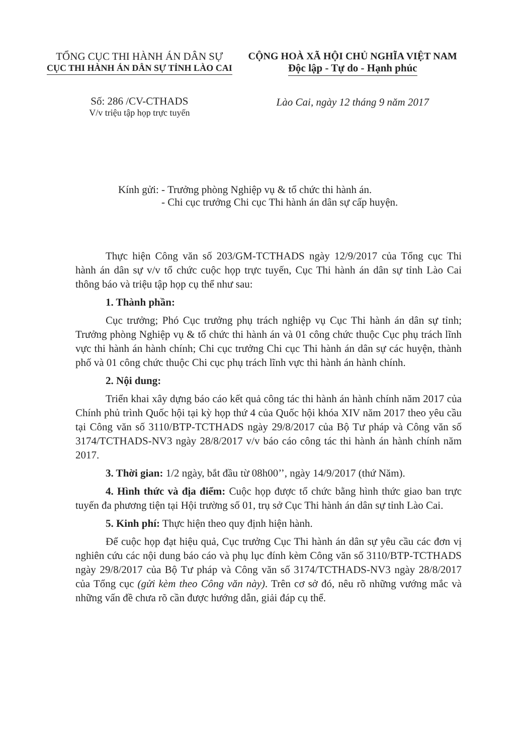TỔNG CỤC THI HÀNH ÁN DÂN SỰ
CỤC THI HÀNH ÁN DÂN SỰ TỈNH LÀO CAI
Số: 286 /CV-CTHADS
V/v triệu tập họp trực tuyến
CỘNG HOÀ XÃ HỘI CHỦ NGHĨA VIỆT NAM
Độc lập - Tự do - Hạnh phúc
Lào Cai, ngày 12 tháng 9 năm 2017
Kính gửi: - Trưởng phòng Nghiệp vụ & tổ chức thi hành án.
- Chi cục trưởng Chi cục Thi hành án dân sự cấp huyện.
Thực hiện Công văn số 203/GM-TCTHADS ngày 12/9/2017 của Tổng cục Thi hành án dân sự v/v tổ chức cuộc họp trực tuyến, Cục Thi hành án dân sự tỉnh Lào Cai thông báo và triệu tập họp cụ thể như sau:
1. Thành phần:
Cục trưởng; Phó Cục trưởng phụ trách nghiệp vụ Cục Thi hành án dân sự tỉnh; Trưởng phòng Nghiệp vụ & tổ chức thi hành án và 01 công chức thuộc Cục phụ trách lĩnh vực thi hành án hành chính; Chi cục trưởng Chi cục Thi hành án dân sự các huyện, thành phố và 01 công chức thuộc Chi cục phụ trách lĩnh vực thi hành án hành chính.
2. Nội dung:
Triển khai xây dựng báo cáo kết quả công tác thi hành án hành chính năm 2017 của Chính phủ trình Quốc hội tại kỳ họp thứ 4 của Quốc hội khóa XIV năm 2017 theo yêu cầu tại Công văn số 3110/BTP-TCTHADS ngày 29/8/2017 của Bộ Tư pháp và Công văn số 3174/TCTHADS-NV3 ngày 28/8/2017 v/v báo cáo công tác thi hành án hành chính năm 2017.
3. Thời gian: 1/2 ngày, bắt đầu từ 08h00’’, ngày 14/9/2017 (thứ Năm).
4. Hình thức và địa điểm: Cuộc họp được tổ chức bằng hình thức giao ban trực tuyến đa phương tiện tại Hội trường số 01, trụ sở Cục Thi hành án dân sự tỉnh Lào Cai.
5. Kinh phí: Thực hiện theo quy định hiện hành.
Để cuộc họp đạt hiệu quả, Cục trưởng Cục Thi hành án dân sự yêu cầu các đơn vị nghiên cứu các nội dung báo cáo và phụ lục đính kèm Công văn số 3110/BTP-TCTHADS ngày 29/8/2017 của Bộ Tư pháp và Công văn số 3174/TCTHADS-NV3 ngày 28/8/2017 của Tổng cục (gửi kèm theo Công văn này). Trên cơ sở đó, nêu rõ những vướng mắc và những vấn đề chưa rõ cần được hướng dẫn, giải đáp cụ thể.